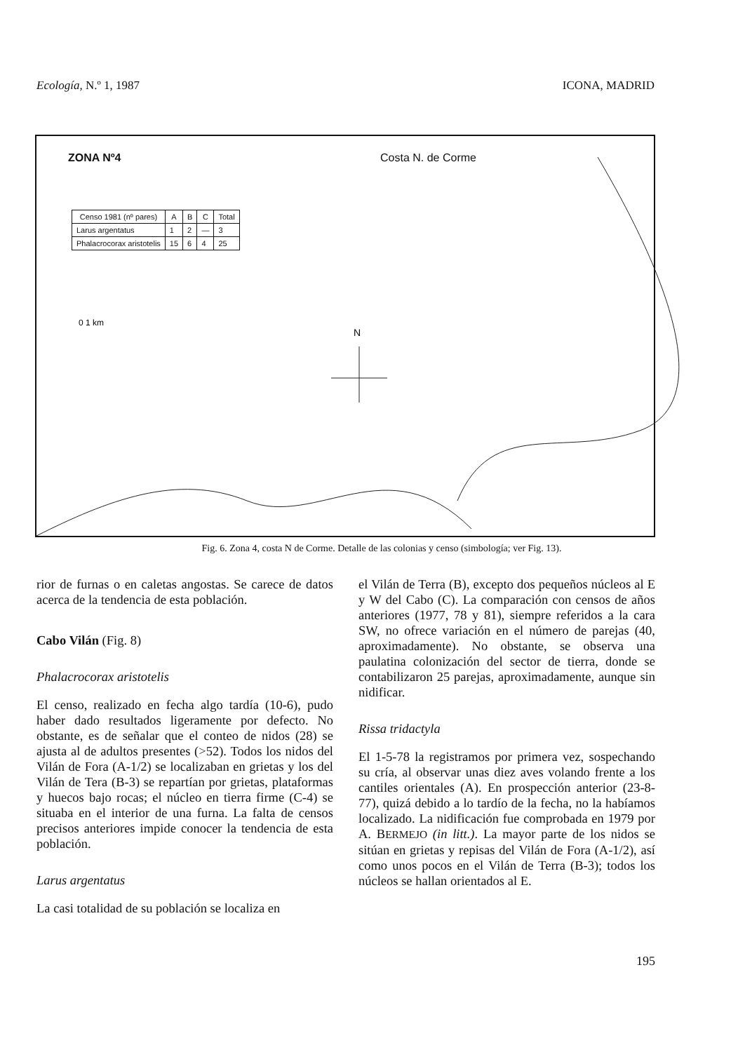Ecología, N.º 1, 1987 ICONA, MADRID
ZONA Nº4 Costa N. de Corme
| Censo 1981 (nº pares) | A | B | C | Total |
| --- | --- | --- | --- | --- |
| Larus argentatus | 1 | 2 | — | 3 |
| Phalacrocorax aristotelis | 15 | 6 | 4 | 25 |
N
0 1 km
Fig. 6. Zona 4, costa N de Corme. Detalle de las colonias y censo (simbología; ver Fig. 13).
rior de furnas o en caletas angostas. Se carece de datos acerca de la tendencia de esta población.
Cabo Vilán (Fig. 8)
Phalacrocorax aristotelis
El censo, realizado en fecha algo tardía (10-6), pudo haber dado resultados ligeramente por defecto. No obstante, es de señalar que el conteo de nidos (28) se ajusta al de adultos presentes (>52). Todos los nidos del Vilán de Fora (A-1/2) se localizaban en grietas y los del Vilán de Tera (B-3) se repartían por grietas, plataformas y huecos bajo rocas; el núcleo en tierra firme (C-4) se situaba en el interior de una furna. La falta de censos precisos anteriores impide conocer la tendencia de esta población.
Larus argentatus
La casi totalidad de su población se localiza en
el Vilán de Terra (B), excepto dos pequeños núcleos al E y W del Cabo (C). La comparación con censos de años anteriores (1977, 78 y 81), siempre referidos a la cara SW, no ofrece variación en el número de parejas (40, aproximadamente). No obstante, se observa una paulatina colonización del sector de tierra, donde se contabilizaron 25 parejas, aproximadamente, aunque sin nidificar.
Rissa tridactyla
El 1-5-78 la registramos por primera vez, sospechando su cría, al observar unas diez aves volando frente a los cantiles orientales (A). En prospección anterior (23-8-77), quizá debido a lo tardío de la fecha, no la habíamos localizado. La nidificación fue comprobada en 1979 por A. BERMEJO (in litt.). La mayor parte de los nidos se sitúan en grietas y repisas del Vilán de Fora (A-1/2), así como unos pocos en el Vilán de Terra (B-3); todos los núcleos se hallan orientados al E.
195